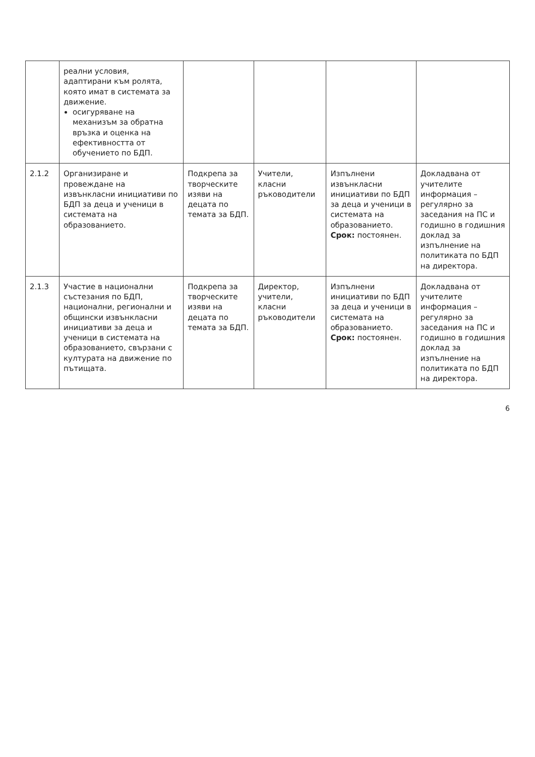| | реални условия, адаптирани към ролята, която имат в системата за движение. осигуряване на механизъм за обратна връзка и оценка на ефективността от обучението по БДП. | | | | |
| 2.1.2 | Организиране и провеждане на извънкласни инициативи по БДП за деца и ученици в системата на образованието. | Подкрепа за творческите изяви на децата по темата за БДП. | Учители, класни ръководители | Изпълнени извънкласни инициативи по БДП за деца и ученици в системата на образованието. Срок: постоянен. | Докладвана от учителите информация – регулярно за заседания на ПС и годишно в годишния доклад за изпълнение на политиката по БДП на директора. |
| 2.1.3 | Участие в национални състезания по БДП, национални, регионални и общински извънкласни инициативи за деца и ученици в системата на образованието, свързани с културата на движение по пътищата. | Подкрепа за творческите изяви на децата по темата за БДП. | Директор, учители, класни ръководители | Изпълнени инициативи по БДП за деца и ученици в системата на образованието. Срок: постоянен. | Докладвана от учителите информация – регулярно за заседания на ПС и годишно в годишния доклад за изпълнение на политиката по БДП на директора. |
6